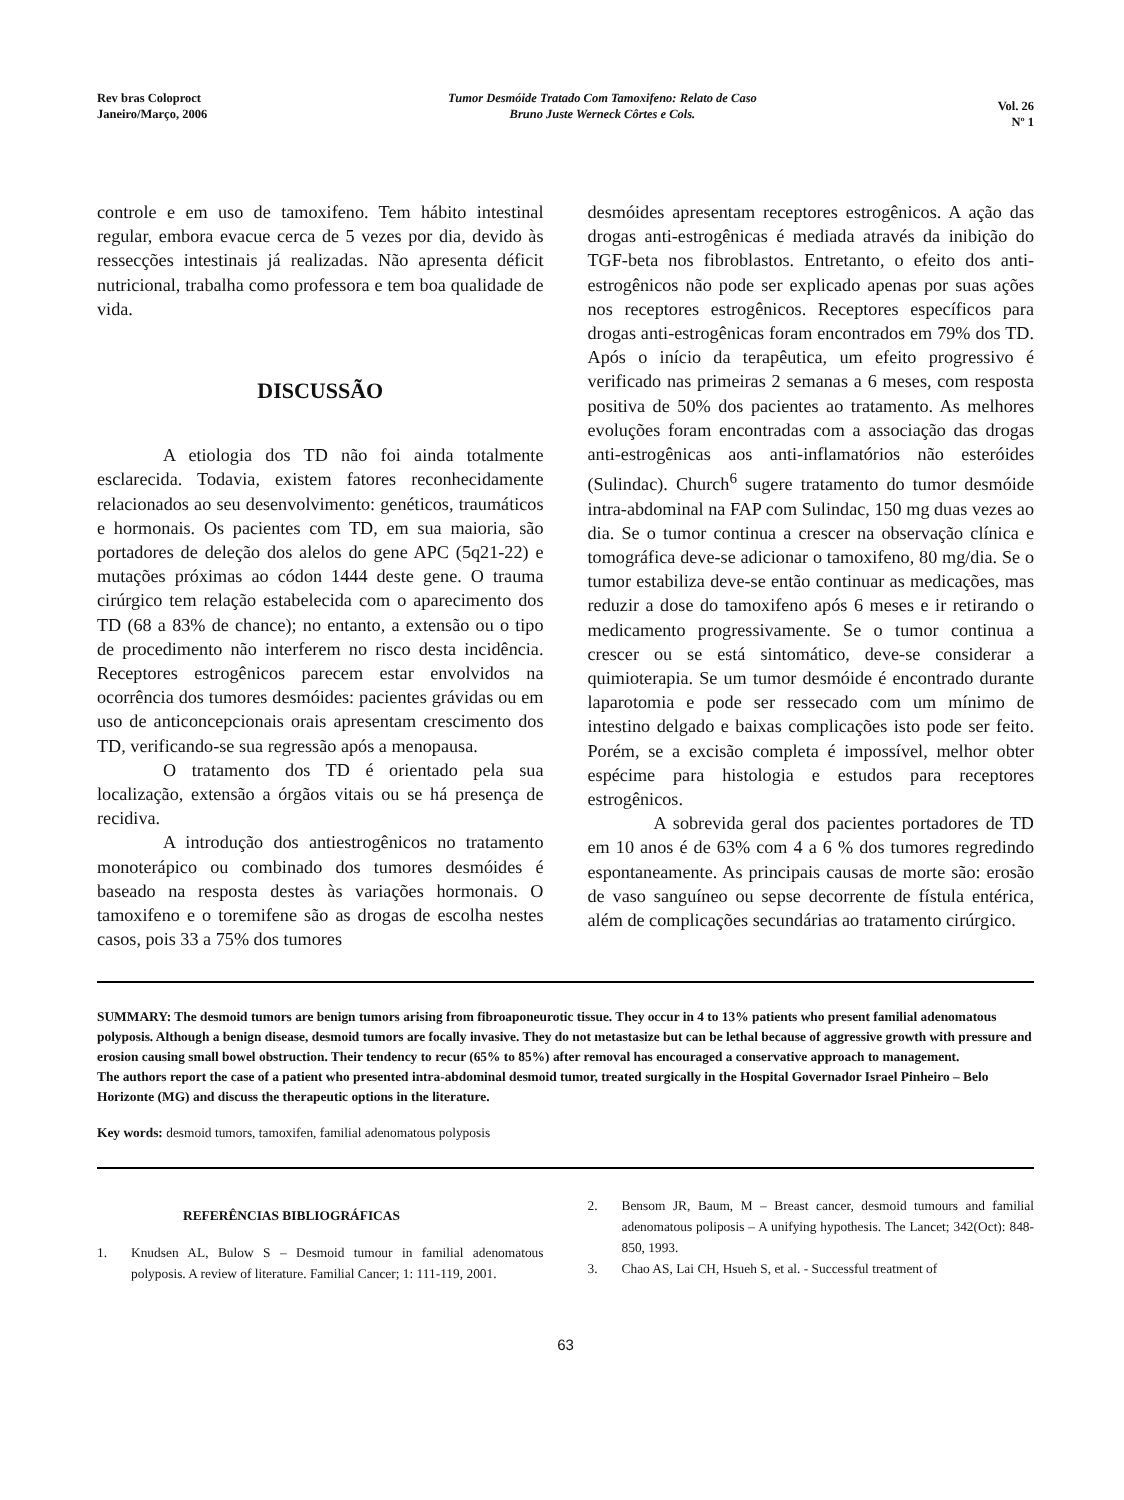Rev bras Coloproct
Janeiro/Março, 2006
Tumor Desmóide Tratado Com Tamoxifeno: Relato de Caso
Bruno Juste Werneck Côrtes e Cols.
Vol. 26
Nº 1
controle e em uso de tamoxifeno. Tem hábito intestinal regular, embora evacue cerca de 5 vezes por dia, devido às ressecções intestinais já realizadas. Não apresenta déficit nutricional, trabalha como professora e tem boa qualidade de vida.
DISCUSSÃO
A etiologia dos TD não foi ainda totalmente esclarecida. Todavia, existem fatores reconhecidamente relacionados ao seu desenvolvimento: genéticos, traumáticos e hormonais. Os pacientes com TD, em sua maioria, são portadores de deleção dos alelos do gene APC (5q21-22) e mutações próximas ao códon 1444 deste gene. O trauma cirúrgico tem relação estabelecida com o aparecimento dos TD (68 a 83% de chance); no entanto, a extensão ou o tipo de procedimento não interferem no risco desta incidência. Receptores estrogênicos parecem estar envolvidos na ocorrência dos tumores desmóides: pacientes grávidas ou em uso de anticoncepcionais orais apresentam crescimento dos TD, verificando-se sua regressão após a menopausa.
O tratamento dos TD é orientado pela sua localização, extensão a órgãos vitais ou se há presença de recidiva.
A introdução dos antiestrogênicos no tratamento monoterápico ou combinado dos tumores desmóides é baseado na resposta destes às variações hormonais. O tamoxifeno e o toremifene são as drogas de escolha nestes casos, pois 33 a 75% dos tumores
desmóides apresentam receptores estrogênicos. A ação das drogas anti-estrogênicas é mediada através da inibição do TGF-beta nos fibroblastos. Entretanto, o efeito dos anti-estrogênicos não pode ser explicado apenas por suas ações nos receptores estrogênicos. Receptores específicos para drogas anti-estrogênicas foram encontrados em 79% dos TD. Após o início da terapêutica, um efeito progressivo é verificado nas primeiras 2 semanas a 6 meses, com resposta positiva de 50% dos pacientes ao tratamento. As melhores evoluções foram encontradas com a associação das drogas anti-estrogênicas aos anti-inflamatórios não esteróides (Sulindac). Church<sup>6</sup> sugere tratamento do tumor desmóide intra-abdominal na FAP com Sulindac, 150 mg duas vezes ao dia. Se o tumor continua a crescer na observação clínica e tomográfica deve-se adicionar o tamoxifeno, 80 mg/dia. Se o tumor estabiliza deve-se então continuar as medicações, mas reduzir a dose do tamoxifeno após 6 meses e ir retirando o medicamento progressivamente. Se o tumor continua a crescer ou se está sintomático, deve-se considerar a quimioterapia. Se um tumor desmóide é encontrado durante laparotomia e pode ser ressecado com um mínimo de intestino delgado e baixas complicações isto pode ser feito. Porém, se a excisão completa é impossível, melhor obter espécime para histologia e estudos para receptores estrogênicos.
A sobrevida geral dos pacientes portadores de TD em 10 anos é de 63% com 4 a 6 % dos tumores regredindo espontaneamente. As principais causas de morte são: erosão de vaso sanguíneo ou sepse decorrente de fístula entérica, além de complicações secundárias ao tratamento cirúrgico.
SUMMARY: The desmoid tumors are benign tumors arising from fibroaponeurotic tissue. They occur in 4 to 13% patients who present familial adenomatous polyposis. Although a benign disease, desmoid tumors are focally invasive. They do not metastasize but can be lethal because of aggressive growth with pressure and erosion causing small bowel obstruction. Their tendency to recur (65% to 85%) after removal has encouraged a conservative approach to management.
The authors report the case of a patient who presented intra-abdominal desmoid tumor, treated surgically in the Hospital Governador Israel Pinheiro – Belo Horizonte (MG) and discuss the therapeutic options in the literature.
Key words: desmoid tumors, tamoxifen, familial adenomatous polyposis
REFERÊNCIAS BIBLIOGRÁFICAS
1. Knudsen AL, Bulow S – Desmoid tumour in familial adenomatous polyposis. A review of literature. Familial Cancer; 1: 111-119, 2001.
2. Bensom JR, Baum, M – Breast cancer, desmoid tumours and familial adenomatous poliposis – A unifying hypothesis. The Lancet; 342(Oct): 848-850, 1993.
3. Chao AS, Lai CH, Hsueh S, et al. - Successful treatment of
63